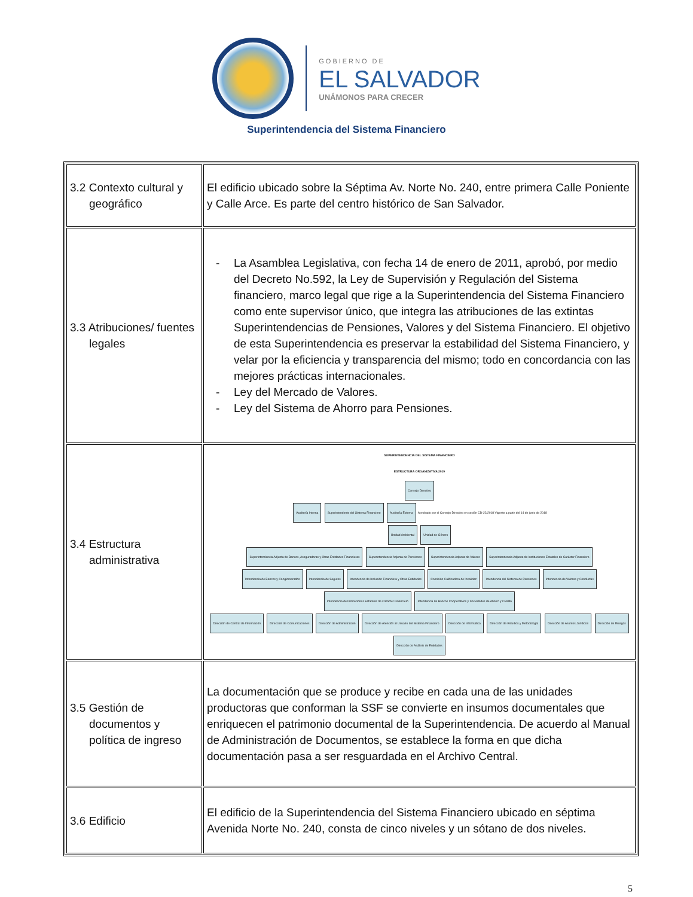GOBIERNO DE
EL SALVADOR
UNÁMONOS PARA CRECER
Superintendencia del Sistema Financiero
| 3.2 Contexto cultural y geográfico | El edificio ubicado sobre la Séptima Av. Norte No. 240, entre primera Calle Poniente y Calle Arce. Es parte del centro histórico de San Salvador. |
| 3.3 Atribuciones/ fuentes legales | - La Asamblea Legislativa, con fecha 14 de enero de 2011, aprobó, por medio del Decreto No.592, la Ley de Supervisión y Regulación del Sistema financiero, marco legal que rige a la Superintendencia del Sistema Financiero como ente supervisor único, que integra las atribuciones de las extintas Superintendencias de Pensiones, Valores y del Sistema Financiero. El objetivo de esta Superintendencia es preservar la estabilidad del Sistema Financiero, y velar por la eficiencia y transparencia del mismo; todo en concordancia con las mejores prácticas internacionales. - Ley del Mercado de Valores. - Ley del Sistema de Ahorro para Pensiones. |
| 3.4 Estructura administrativa | SUPERINTENDENCIA DEL SISTEMA FINANCIERO ESTRUCTURA ORGANIZATIVA 2019 Consejo Directivo Auditoría Interna Superintendente del Sistema Financiero Auditoría Externa Aprobado por el Consejo Directivo en sesión CD-22/2018 Vigente a partir del 14 de junio de 2018 Unidad Ambiental Unidad de Género Superintendencia Adjunta de Bancos, Aseguradoras y Otras Entidades Financieras Superintendencia Adjunta de Pensiones Superintendencia Adjunta de Valores Superintendencia Adjunta de Instituciones Estatales de Carácter Financiero Intendencia de Bancos y Conglomerados Intendencia de Seguros Intendencia de Inclusión Financiera y Otras Entidades Comisión Calificadora de Invalidez Intendencia del Sistema de Pensiones Intendencia de Valores y Conductas Intendencia de Instituciones Estatales de Carácter Financiero Intendencia de Bancos Cooperativos y Sociedades de Ahorro y Crédito Dirección de Central de Información Dirección de Comunicaciones Dirección de Administración Dirección de Atención al Usuario del Sistema Financiero Dirección de Informática Dirección de Estudios y Metodología Dirección de Asuntos Jurídicos Dirección de Riesgos Dirección de Análisis de Entidades |
| 3.5 Gestión de documentos y política de ingreso | La documentación que se produce y recibe en cada una de las unidades productoras que conforman la SSF se convierte en insumos documentales que enriquecen el patrimonio documental de la Superintendencia. De acuerdo al Manual de Administración de Documentos, se establece la forma en que dicha documentación pasa a ser resguardada en el Archivo Central. |
| 3.6 Edificio | El edificio de la Superintendencia del Sistema Financiero ubicado en séptima Avenida Norte No. 240, consta de cinco niveles y un sótano de dos niveles. |
5